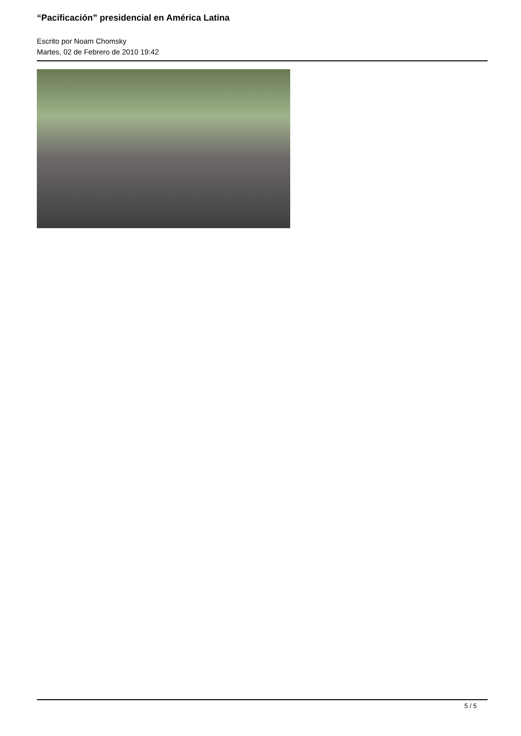“Pacificación” presidencial en América Latina
Escrito por Noam Chomsky
Martes, 02 de Febrero de 2010 19:42
5 / 5